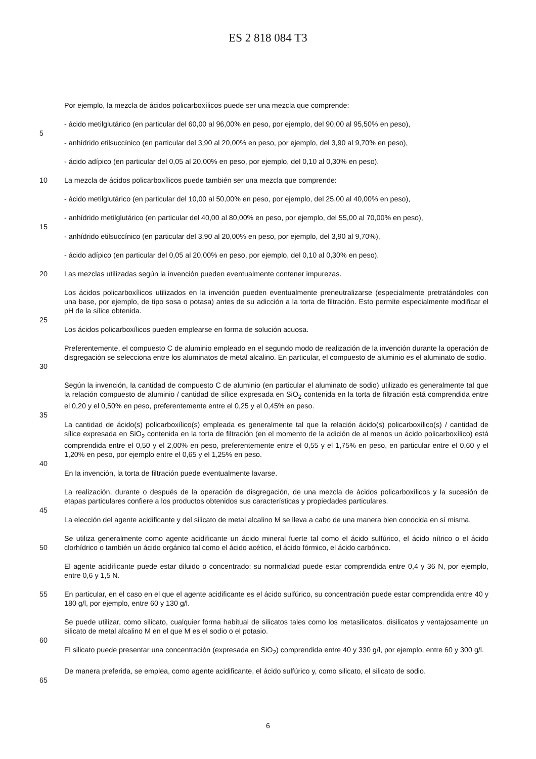ES 2 818 084 T3
Por ejemplo, la mezcla de ácidos policarboxílicos puede ser una mezcla que comprende:
- ácido metilglutárico (en particular del 60,00 al 96,00% en peso, por ejemplo, del 90,00 al 95,50% en peso),
5
- anhídrido etilsuccínico (en particular del 3,90 al 20,00% en peso, por ejemplo, del 3,90 al 9,70% en peso),
- ácido adípico (en particular del 0,05 al 20,00% en peso, por ejemplo, del 0,10 al 0,30% en peso).
10 La mezcla de ácidos policarboxílicos puede también ser una mezcla que comprende:
- ácido metilglutárico (en particular del 10,00 al 50,00% en peso, por ejemplo, del 25,00 al 40,00% en peso),
- anhídrido metilglutárico (en particular del 40,00 al 80,00% en peso, por ejemplo, del 55,00 al 70,00% en peso),
15
- anhídrido etilsuccínico (en particular del 3,90 al 20,00% en peso, por ejemplo, del 3,90 al 9,70%),
- ácido adípico (en particular del 0,05 al 20,00% en peso, por ejemplo, del 0,10 al 0,30% en peso).
20 Las mezclas utilizadas según la invención pueden eventualmente contener impurezas.
Los ácidos policarboxílicos utilizados en la invención pueden eventualmente preneutralizarse (especialmente pretratándoles con una base, por ejemplo, de tipo sosa o potasa) antes de su adicción a la torta de filtración. Esto permite especialmente modificar el pH de la sílice obtenida.
25
Los ácidos policarboxílicos pueden emplearse en forma de solución acuosa.
30 Preferentemente, el compuesto C de aluminio empleado en el segundo modo de realización de la invención durante la operación de disgregación se selecciona entre los aluminatos de metal alcalino. En particular, el compuesto de aluminio es el aluminato de sodio.
Según la invención, la cantidad de compuesto C de aluminio (en particular el aluminato de sodio) utilizado es generalmente tal que la relación compuesto de aluminio / cantidad de sílice expresada en SiO<sub>2</sub> contenida en la torta de filtración está comprendida entre el 0,20 y el 0,50% en peso, preferentemente entre el 0,25 y el 0,45% en peso.
35
La cantidad de ácido(s) policarboxílico(s) empleada es generalmente tal que la relación ácido(s) policarboxílico(s) / cantidad de sílice expresada en SiO<sub>2</sub> contenida en la torta de filtración (en el momento de la adición de al menos un ácido policarboxílico) está comprendida entre el 0,50 y el 2,00% en peso, preferentemente entre el 0,55 y el 1,75% en peso, en particular entre el 0,60 y el 1,20% en peso, por ejemplo entre el 0,65 y el 1,25% en peso.
40
En la invención, la torta de filtración puede eventualmente lavarse.
La realización, durante o después de la operación de disgregación, de una mezcla de ácidos policarboxílicos y la sucesión de etapas particulares confiere a los productos obtenidos sus características y propiedades particulares.
45
La elección del agente acidificante y del silicato de metal alcalino M se lleva a cabo de una manera bien conocida en sí misma.
50 Se utiliza generalmente como agente acidificante un ácido mineral fuerte tal como el ácido sulfúrico, el ácido nítrico o el ácido clorhídrico o también un ácido orgánico tal como el ácido acético, el ácido fórmico, el ácido carbónico.
El agente acidificante puede estar diluido o concentrado; su normalidad puede estar comprendida entre 0,4 y 36 N, por ejemplo, entre 0,6 y 1,5 N.
55 En particular, en el caso en el que el agente acidificante es el ácido sulfúrico, su concentración puede estar comprendida entre 40 y 180 g/l, por ejemplo, entre 60 y 130 g/l.
Se puede utilizar, como silicato, cualquier forma habitual de silicatos tales como los metasilicatos, disilicatos y ventajosamente un silicato de metal alcalino M en el que M es el sodio o el potasio.
60
El silicato puede presentar una concentración (expresada en SiO<sub>2</sub>) comprendida entre 40 y 330 g/l, por ejemplo, entre 60 y 300 g/l.
De manera preferida, se emplea, como agente acidificante, el ácido sulfúrico y, como silicato, el silicato de sodio.
65
6